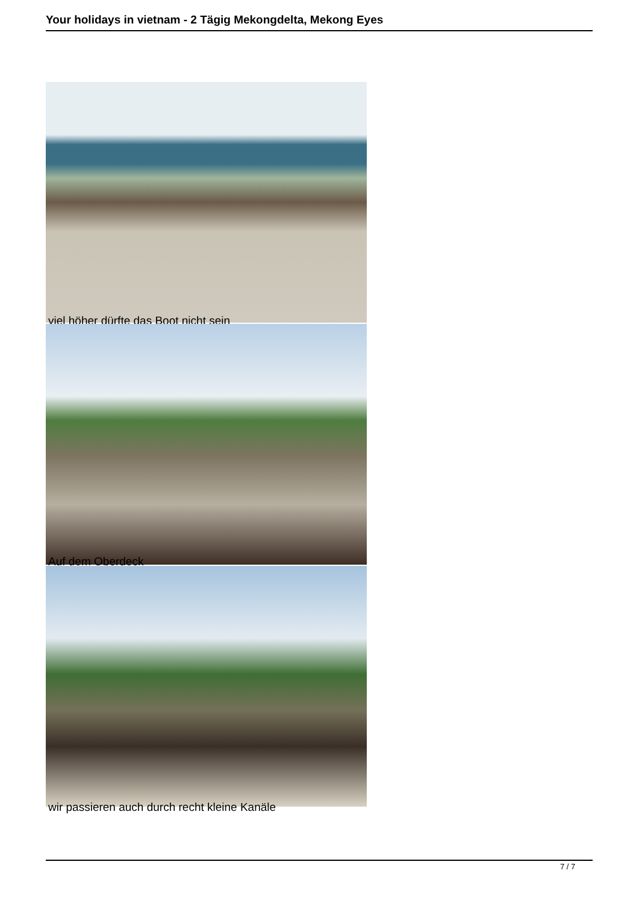Your holidays in vietnam - 2 Tägig Mekongdelta, Mekong Eyes
viel höher dürfte das Boot nicht sein
Auf dem Oberdeck
wir passieren auch durch recht kleine Kanäle
7 / 7